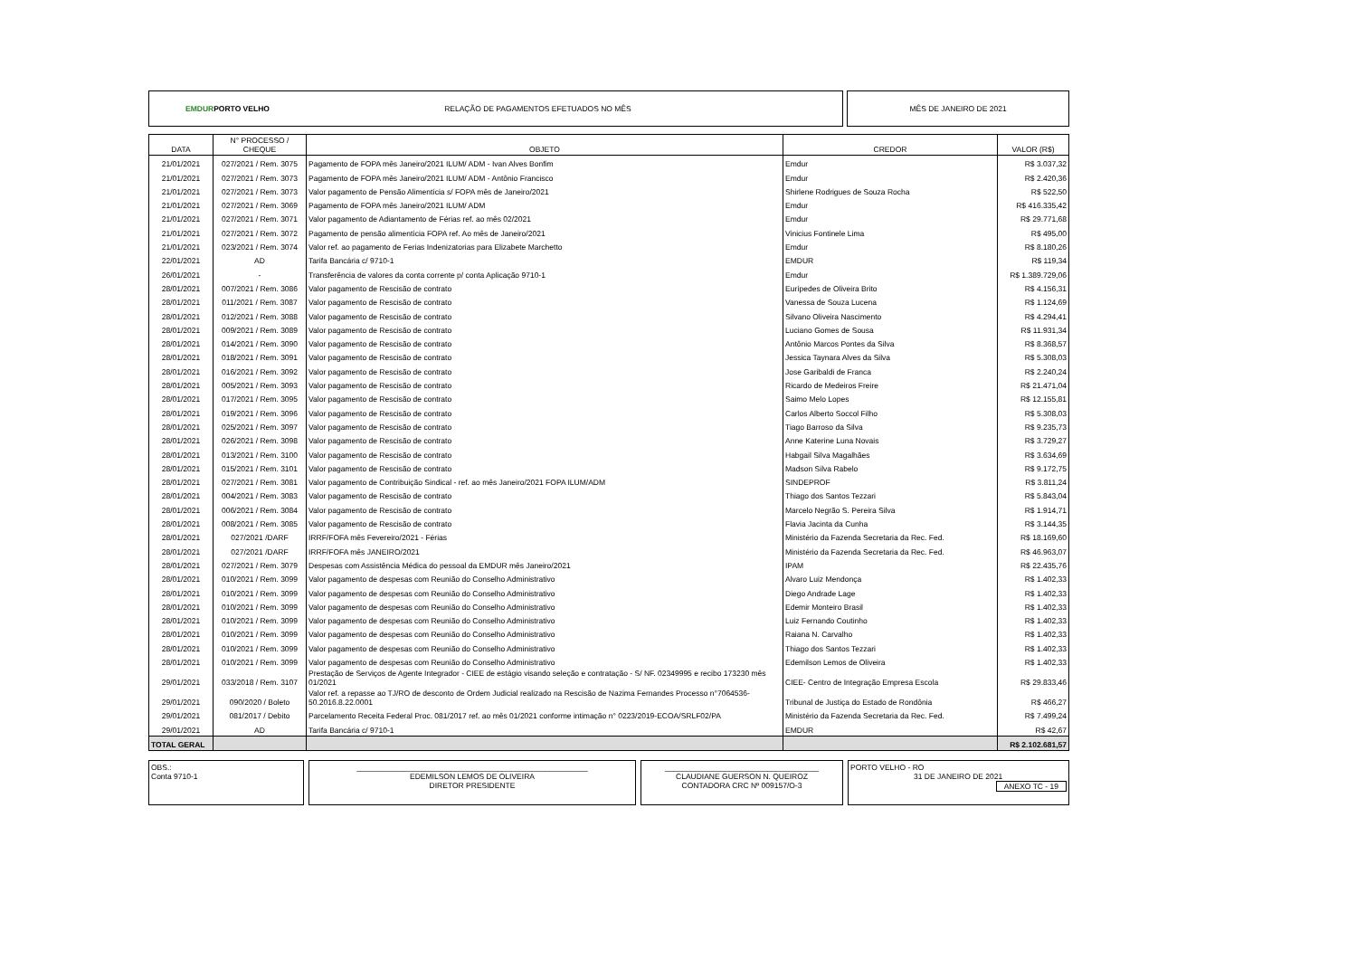EMDUR PORTO VELHO RELAÇÃO DE PAGAMENTOS EFETUADOS NO MÊS MÊS DE JANEIRO DE 2021
| DATA | N° PROCESSO / CHEQUE | OBJETO | CREDOR | VALOR (R$) |
| --- | --- | --- | --- | --- |
| 21/01/2021 | 027/2021 / Rem. 3075 | Pagamento de FOPA mês Janeiro/2021 ILUM/ ADM - Ivan Alves Bonfim | Emdur | R$ 3.037,32 |
| 21/01/2021 | 027/2021 / Rem. 3073 | Pagamento de FOPA mês Janeiro/2021 ILUM/ ADM - Antônio Francisco | Emdur | R$ 2.420,36 |
| 21/01/2021 | 027/2021 / Rem. 3073 | Valor pagamento de Pensão Alimentícia s/ FOPA mês de Janeiro/2021 | Shirlene Rodrigues de Souza Rocha | R$ 522,50 |
| 21/01/2021 | 027/2021 / Rem. 3069 | Pagamento de FOPA mês Janeiro/2021 ILUM/ ADM | Emdur | R$ 416.335,42 |
| 21/01/2021 | 027/2021 / Rem. 3071 | Valor pagamento de Adiantamento de Férias ref. ao mês 02/2021 | Emdur | R$ 29.771,68 |
| 21/01/2021 | 027/2021 / Rem. 3072 | Pagamento de pensão alimentícia FOPA ref. Ao mês de Janeiro/2021 | Vinicius Fontinele Lima | R$ 495,00 |
| 21/01/2021 | 023/2021 / Rem. 3074 | Valor ref. ao pagamento de Ferias Indenizatorias para Elizabete Marchetto | Emdur | R$ 8.180,26 |
| 22/01/2021 | AD | Tarifa Bancária c/ 9710-1 | EMDUR | R$ 119,34 |
| 26/01/2021 | - | Transferência de valores da conta corrente p/ conta Aplicação 9710-1 | Emdur | R$ 1.389.729,06 |
| 28/01/2021 | 007/2021 / Rem. 3086 | Valor pagamento de Rescisão de contrato | Eurípedes de Oliveira Brito | R$ 4.156,31 |
| 28/01/2021 | 011/2021 / Rem. 3087 | Valor pagamento de Rescisão de contrato | Vanessa de Souza Lucena | R$ 1.124,69 |
| 28/01/2021 | 012/2021 / Rem. 3088 | Valor pagamento de Rescisão de contrato | Silvano Oliveira Nascimento | R$ 4.294,41 |
| 28/01/2021 | 009/2021 / Rem. 3089 | Valor pagamento de Rescisão de contrato | Luciano Gomes de Sousa | R$ 11.931,34 |
| 28/01/2021 | 014/2021 / Rem. 3090 | Valor pagamento de Rescisão de contrato | Antônio Marcos Pontes da Silva | R$ 8.368,57 |
| 28/01/2021 | 018/2021 / Rem. 3091 | Valor pagamento de Rescisão de contrato | Jessica Taynara Alves da Silva | R$ 5.308,03 |
| 28/01/2021 | 016/2021 / Rem. 3092 | Valor pagamento de Rescisão de contrato | Jose Garibaldi de Franca | R$ 2.240,24 |
| 28/01/2021 | 005/2021 / Rem. 3093 | Valor pagamento de Rescisão de contrato | Ricardo de Medeiros Freire | R$ 21.471,04 |
| 28/01/2021 | 017/2021 / Rem. 3095 | Valor pagamento de Rescisão de contrato | Saimo Melo Lopes | R$ 12.155,81 |
| 28/01/2021 | 019/2021 / Rem. 3096 | Valor pagamento de Rescisão de contrato | Carlos Alberto Soccol Filho | R$ 5.308,03 |
| 28/01/2021 | 025/2021 / Rem. 3097 | Valor pagamento de Rescisão de contrato | Tiago Barroso da Silva | R$ 9.235,73 |
| 28/01/2021 | 026/2021 / Rem. 3098 | Valor pagamento de Rescisão de contrato | Anne Katerine Luna Novais | R$ 3.729,27 |
| 28/01/2021 | 013/2021 / Rem. 3100 | Valor pagamento de Rescisão de contrato | Habgail Silva Magalhães | R$ 3.634,69 |
| 28/01/2021 | 015/2021 / Rem. 3101 | Valor pagamento de Rescisão de contrato | Madson Silva Rabelo | R$ 9.172,75 |
| 28/01/2021 | 027/2021 / Rem. 3081 | Valor pagamento de Contribuição Sindical - ref. ao mês Janeiro/2021 FOPA ILUM/ADM | SINDEPROF | R$ 3.811,24 |
| 28/01/2021 | 004/2021 / Rem. 3083 | Valor pagamento de Rescisão de contrato | Thiago dos Santos Tezzari | R$ 5.843,04 |
| 28/01/2021 | 006/2021 / Rem. 3084 | Valor pagamento de Rescisão de contrato | Marcelo Negrão S. Pereira Silva | R$ 1.914,71 |
| 28/01/2021 | 008/2021 / Rem. 3085 | Valor pagamento de Rescisão de contrato | Flavia Jacinta da Cunha | R$ 3.144,35 |
| 28/01/2021 | 027/2021 /DARF | IRRF/FOFA mês Fevereiro/2021 - Férias | Ministério da Fazenda Secretaria da Rec. Fed. | R$ 18.169,60 |
| 28/01/2021 | 027/2021 /DARF | IRRF/FOFA mês JANEIRO/2021 | Ministério da Fazenda Secretaria da Rec. Fed. | R$ 46.963,07 |
| 28/01/2021 | 027/2021 / Rem. 3079 | Despesas com Assistência Médica do pessoal da EMDUR mês Janeiro/2021 | IPAM | R$ 22.435,76 |
| 28/01/2021 | 010/2021 / Rem. 3099 | Valor pagamento de despesas com Reunião do Conselho Administrativo | Alvaro Luiz Mendonça | R$ 1.402,33 |
| 28/01/2021 | 010/2021 / Rem. 3099 | Valor pagamento de despesas com Reunião do Conselho Administrativo | Diego Andrade Lage | R$ 1.402,33 |
| 28/01/2021 | 010/2021 / Rem. 3099 | Valor pagamento de despesas com Reunião do Conselho Administrativo | Edemir Monteiro Brasil | R$ 1.402,33 |
| 28/01/2021 | 010/2021 / Rem. 3099 | Valor pagamento de despesas com Reunião do Conselho Administrativo | Luiz Fernando Coutinho | R$ 1.402,33 |
| 28/01/2021 | 010/2021 / Rem. 3099 | Valor pagamento de despesas com Reunião do Conselho Administrativo | Raiana N. Carvalho | R$ 1.402,33 |
| 28/01/2021 | 010/2021 / Rem. 3099 | Valor pagamento de despesas com Reunião do Conselho Administrativo | Thiago dos Santos Tezzari | R$ 1.402,33 |
| 28/01/2021 | 010/2021 / Rem. 3099 | Valor pagamento de despesas com Reunião do Conselho Administrativo | Edemilson Lemos de Oliveira | R$ 1.402,33 |
| 29/01/2021 | 033/2018 / Rem. 3107 | Prestação de Serviços de Agente Integrador - CIEE de estágio visando seleção e contratação - S/ NF. 02349995 e recibo 173230 mês 01/2021 | CIEE- Centro de Integração Empresa Escola | R$ 29.833,46 |
| 29/01/2021 | 090/2020 / Boleto | Valor ref. a repasse ao TJ/RO de desconto de Ordem Judicial realizado na Rescisão de Nazima Fernandes Processo n°7064536-50.2016.8.22.0001 | Tribunal de Justiça do Estado de Rondônia | R$ 466,27 |
| 29/01/2021 | 081/2017 / Debito | Parcelamento Receita Federal Proc. 081/2017 ref. ao mês 01/2021 conforme intimação n° 0223/2019-ECOA/SRLF02/PA | Ministério da Fazenda Secretaria da Rec. Fed. | R$ 7.499,24 |
| 29/01/2021 | AD | Tarifa Bancária c/ 9710-1 | EMDUR | R$ 42,67 |
| TOTAL GERAL | | | | R$ 2.102.681,57 |
OBS.:
Conta 9710-1
______________________________________________________
EDEMILSON LEMOS DE OLIVEIRA
DIRETOR PRESIDENTE
____________________________________
CLAUDIANE GUERSON N. QUEIROZ
CONTADORA CRC Nº 009157/O-3
PORTO VELHO - RO
31 DE JANEIRO DE 2021
ANEXO TC - 19